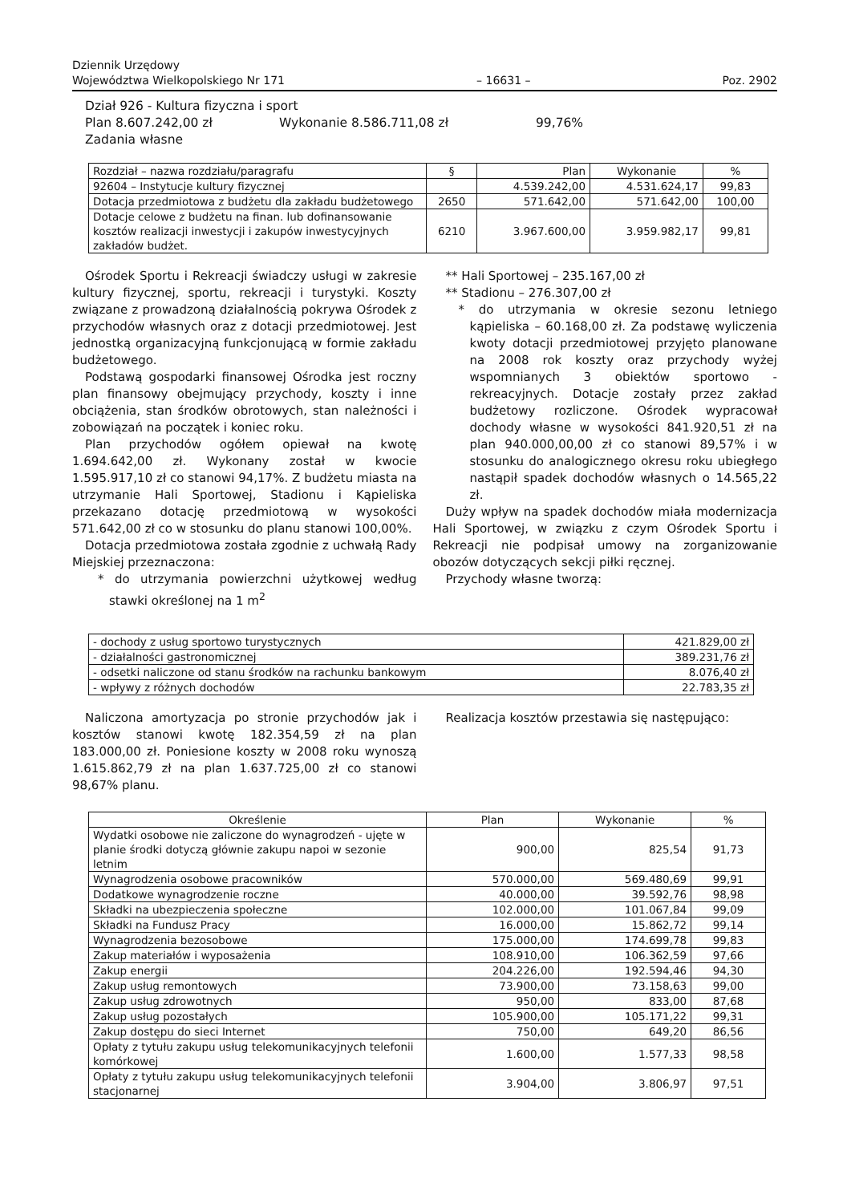Dziennik Urzędowy
Województwa Wielkopolskiego Nr 171
– 16631 –
Poz. 2902
Dział 926 - Kultura fizyczna i sport
Plan 8.607.242,00 zł Wykonanie 8.586.711,08 zł 99,76%
Zadania własne
| Rozdział – nazwa rozdziału/paragrafu | § | Plan | Wykonanie | % |
| 92604 – Instytucje kultury fizycznej | | 4.539.242,00 | 4.531.624,17 | 99,83 |
| Dotacja przedmiotowa z budżetu dla zakładu budżetowego | 2650 | 571.642,00 | 571.642,00 | 100,00 |
| Dotacje celowe z budżetu na finan. lub dofinansowanie kosztów realizacji inwestycji i zakupów inwestycyjnych zakładów budżet. | 6210 | 3.967.600,00 | 3.959.982,17 | 99,81 |
Ośrodek Sportu i Rekreacji świadczy usługi w zakresie kultury fizycznej, sportu, rekreacji i turystyki. Koszty związane z prowadzoną działalnością pokrywa Ośrodek z przychodów własnych oraz z dotacji przedmiotowej. Jest jednostką organizacyjną funkcjonującą w formie zakładu budżetowego.
Podstawą gospodarki finansowej Ośrodka jest roczny plan finansowy obejmujący przychody, koszty i inne obciążenia, stan środków obrotowych, stan należności i zobowiązań na początek i koniec roku.
Plan przychodów ogółem opiewał na kwotę 1.694.642,00 zł. Wykonany został w kwocie 1.595.917,10 zł co stanowi 94,17%. Z budżetu miasta na utrzymanie Hali Sportowej, Stadionu i Kąpieliska przekazano dotację przedmiotową w wysokości 571.642,00 zł co w stosunku do planu stanowi 100,00%.
Dotacja przedmiotowa została zgodnie z uchwałą Rady Miejskiej przeznaczona:
* do utrzymania powierzchni użytkowej według stawki określonej na 1 m<sup>2</sup>
** Hali Sportowej – 235.167,00 zł
** Stadionu – 276.307,00 zł
* do utrzymania w okresie sezonu letniego kąpieliska – 60.168,00 zł. Za podstawę wyliczenia kwoty dotacji przedmiotowej przyjęto planowane na 2008 rok koszty oraz przychody wyżej wspomnianych 3 obiektów sportowo - rekreacyjnych. Dotacje zostały przez zakład budżetowy rozliczone. Ośrodek wypracował dochody własne w wysokości 841.920,51 zł na plan 940.000,00,00 zł co stanowi 89,57% i w stosunku do analogicznego okresu roku ubiegłego nastąpił spadek dochodów własnych o 14.565,22 zł.
Duży wpływ na spadek dochodów miała modernizacja Hali Sportowej, w związku z czym Ośrodek Sportu i Rekreacji nie podpisał umowy na zorganizowanie obozów dotyczących sekcji piłki ręcznej.
Przychody własne tworzą:
| - dochody z usług sportowo turystycznych | 421.829,00 zł |
| - działalności gastronomicznej | 389.231,76 zł |
| - odsetki naliczone od stanu środków na rachunku bankowym | 8.076,40 zł |
| - wpływy z różnych dochodów | 22.783,35 zł |
Naliczona amortyzacja po stronie przychodów jak i kosztów stanowi kwotę 182.354,59 zł na plan 183.000,00 zł. Poniesione koszty w 2008 roku wynoszą 1.615.862,79 zł na plan 1.637.725,00 zł co stanowi 98,67% planu.
Realizacja kosztów przestawia się następująco:
| Określenie | Plan | Wykonanie | % |
| Wydatki osobowe nie zaliczone do wynagrodzeń - ujęte w planie środki dotyczą głównie zakupu napoi w sezonie letnim | 900,00 | 825,54 | 91,73 |
| Wynagrodzenia osobowe pracowników | 570.000,00 | 569.480,69 | 99,91 |
| Dodatkowe wynagrodzenie roczne | 40.000,00 | 39.592,76 | 98,98 |
| Składki na ubezpieczenia społeczne | 102.000,00 | 101.067,84 | 99,09 |
| Składki na Fundusz Pracy | 16.000,00 | 15.862,72 | 99,14 |
| Wynagrodzenia bezosobowe | 175.000,00 | 174.699,78 | 99,83 |
| Zakup materiałów i wyposażenia | 108.910,00 | 106.362,59 | 97,66 |
| Zakup energii | 204.226,00 | 192.594,46 | 94,30 |
| Zakup usług remontowych | 73.900,00 | 73.158,63 | 99,00 |
| Zakup usług zdrowotnych | 950,00 | 833,00 | 87,68 |
| Zakup usług pozostałych | 105.900,00 | 105.171,22 | 99,31 |
| Zakup dostępu do sieci Internet | 750,00 | 649,20 | 86,56 |
| Opłaty z tytułu zakupu usług telekomunikacyjnych telefonii komórkowej | 1.600,00 | 1.577,33 | 98,58 |
| Opłaty z tytułu zakupu usług telekomunikacyjnych telefonii stacjonarnej | 3.904,00 | 3.806,97 | 97,51 |